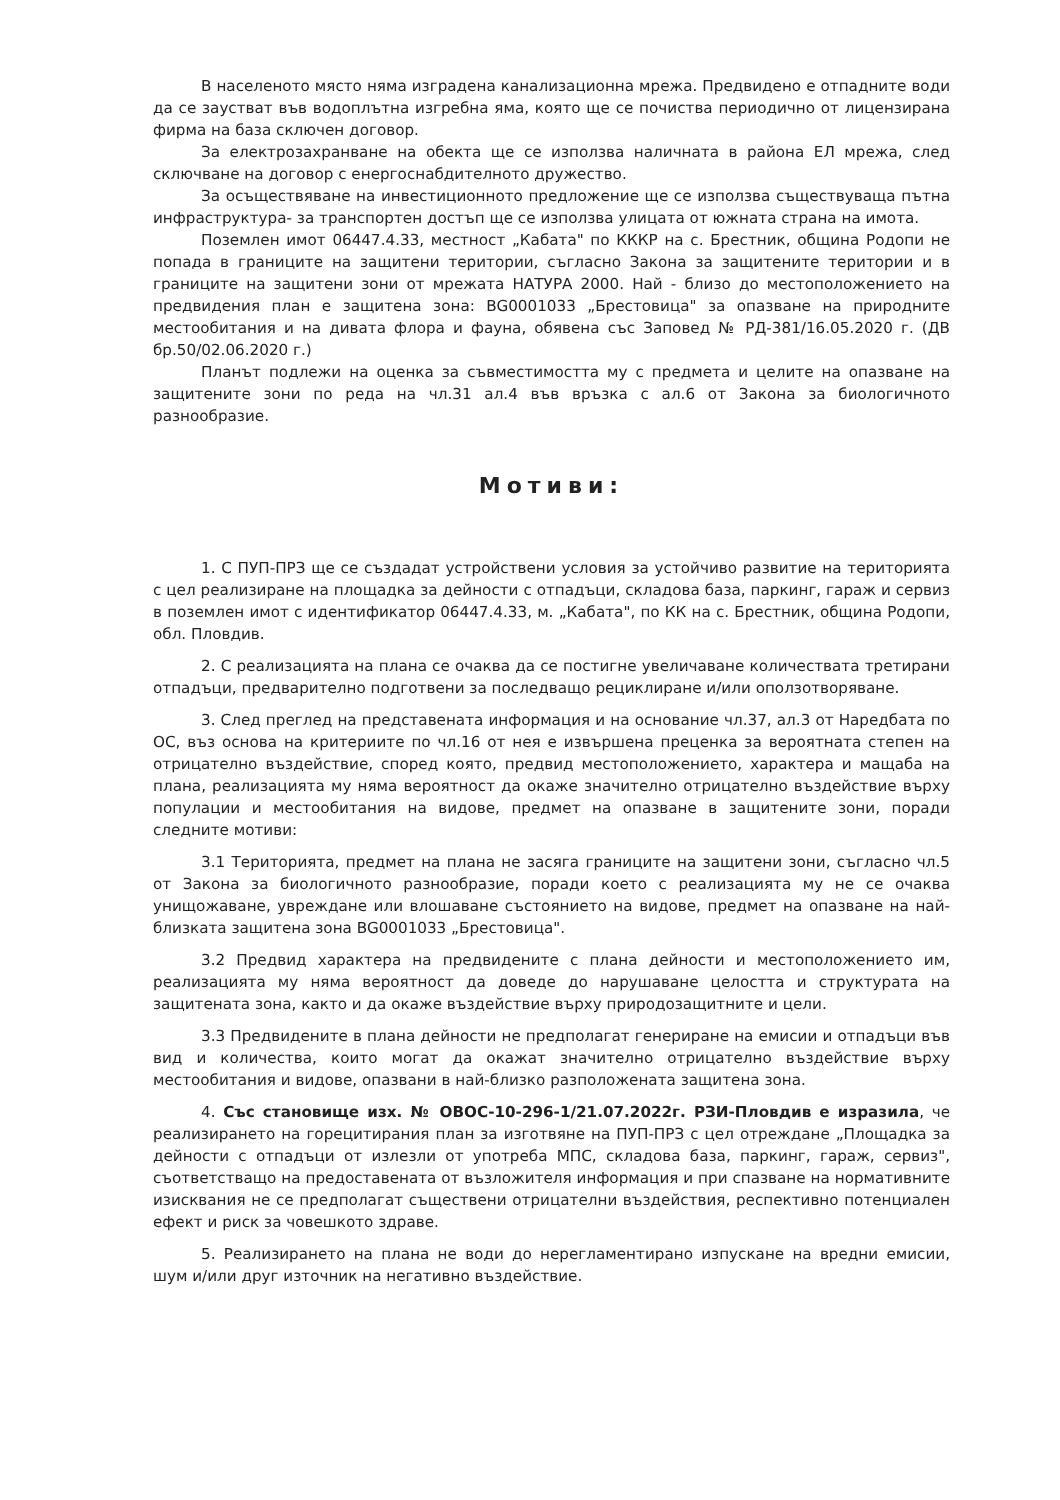В населеното място няма изградена канализационна мрежа. Предвидено е отпадните води да се заустват във водоплътна изгребна яма, която ще се почиства периодично от лицензирана фирма на база сключен договор.
За електрозахранване на обекта ще се използва наличната в района ЕЛ мрежа, след сключване на договор с енергоснабдителното дружество.
За осъществяване на инвестиционното предложение ще се използва съществуваща пътна инфраструктура- за транспортен достъп ще се използва улицата от южната страна на имота.
Поземлен имот 06447.4.33, местност „Кабата" по КККР на с. Брестник, община Родопи не попада в границите на защитени територии, съгласно Закона за защитените територии и в границите на защитени зони от мрежата НАТУРА 2000. Най - близо до местоположението на предвидения план е защитена зона: BG0001033 „Брестовица" за опазване на природните местообитания и на дивата флора и фауна, обявена със Заповед № РД-381/16.05.2020 г. (ДВ бр.50/02.06.2020 г.)
Планът подлежи на оценка за съвместимостта му с предмета и целите на опазване на защитените зони по реда на чл.31 ал.4 във връзка с ал.6 от Закона за биологичното разнообразие.
Мотиви:
1. С ПУП-ПРЗ ще се създадат устройствени условия за устойчиво развитие на територията с цел реализиране на площадка за дейности с отпадъци, складова база, паркинг, гараж и сервиз в поземлен имот с идентификатор 06447.4.33, м. „Кабата", по КК на с. Брестник, община Родопи, обл. Пловдив.
2. С реализацията на плана се очаква да се постигне увеличаване количествата третирани отпадъци, предварително подготвени за последващо рециклиране и/или оползотворяване.
3. След преглед на представената информация и на основание чл.37, ал.3 от Наредбата по ОС, въз основа на критериите по чл.16 от нея е извършена преценка за вероятната степен на отрицателно въздействие, според която, предвид местоположението, характера и мащаба на плана, реализацията му няма вероятност да окаже значително отрицателно въздействие върху популации и местообитания на видове, предмет на опазване в защитените зони, поради следните мотиви:
3.1 Територията, предмет на плана не засяга границите на защитени зони, съгласно чл.5 от Закона за биологичното разнообразие, поради което с реализацията му не се очаква унищожаване, увреждане или влошаване състоянието на видове, предмет на опазване на най-близката защитена зона BG0001033 „Брестовица".
3.2 Предвид характера на предвидените с плана дейности и местоположението им, реализацията му няма вероятност да доведе до нарушаване целостта и структурата на защитената зона, както и да окаже въздействие върху природозащитните и цели.
3.3 Предвидените в плана дейности не предполагат генериране на емисии и отпадъци във вид и количества, които могат да окажат значително отрицателно въздействие върху местообитания и видове, опазвани в най-близко разположената защитена зона.
4. Със становище изх. № ОВОС-10-296-1/21.07.2022г. РЗИ-Пловдив е изразила, че реализирането на горецитирания план за изготвяне на ПУП-ПРЗ с цел отреждане „Площадка за дейности с отпадъци от излезли от употреба МПС, складова база, паркинг, гараж, сервиз", съответстващо на предоставената от възложителя информация и при спазване на нормативните изисквания не се предполагат съществени отрицателни въздействия, респективно потенциален ефект и риск за човешкото здраве.
5. Реализирането на плана не води до нерегламентирано изпускане на вредни емисии, шум и/или друг източник на негативно въздействие.